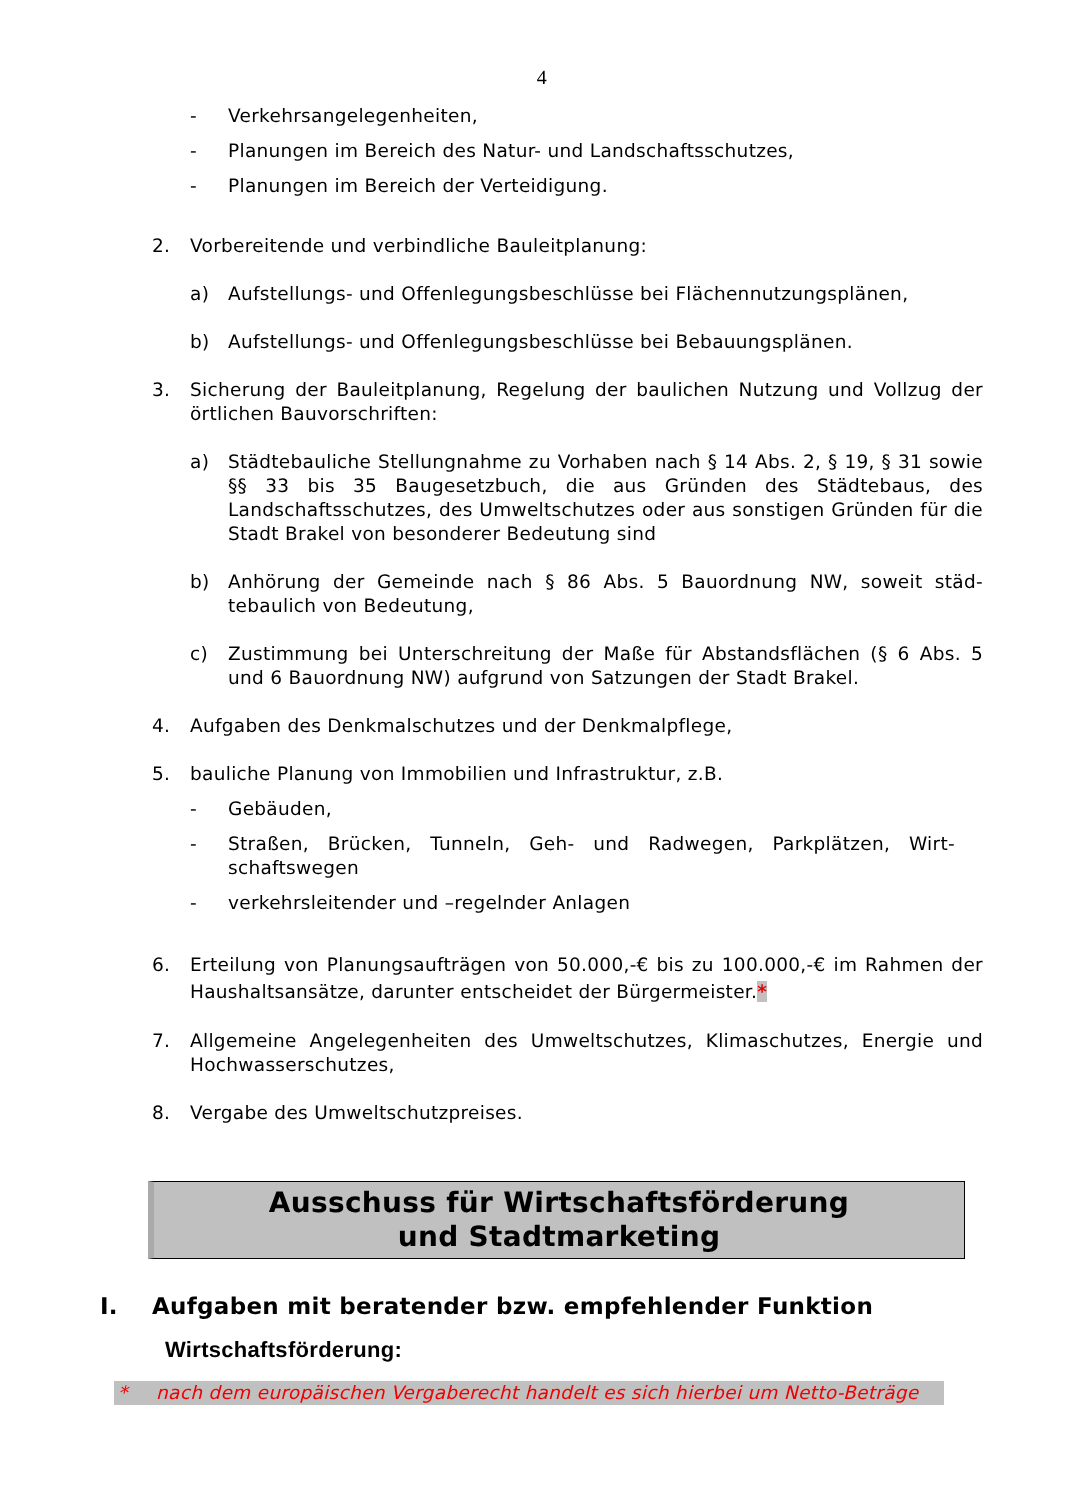4
- Verkehrsangelegenheiten,
- Planungen im Bereich des Natur- und Landschaftsschutzes,
- Planungen im Bereich der Verteidigung.
2. Vorbereitende und verbindliche Bauleitplanung:
a) Aufstellungs- und Offenlegungsbeschlüsse bei Flächennutzungsplänen,
b) Aufstellungs- und Offenlegungsbeschlüsse bei Bebauungsplänen.
3. Sicherung der Bauleitplanung, Regelung der baulichen Nutzung und Vollzug der örtlichen Bauvorschriften:
a) Städtebauliche Stellungnahme zu Vorhaben nach § 14 Abs. 2, § 19, § 31 sowie §§ 33 bis 35 Baugesetzbuch, die aus Gründen des Städtebaus, des Landschaftsschutzes, des Umweltschutzes oder aus sonstigen Gründen für die Stadt Brakel von besonderer Bedeutung sind
b) Anhörung der Gemeinde nach § 86 Abs. 5 Bauordnung NW, soweit städ-tebaulich von Bedeutung,
c) Zustimmung bei Unterschreitung der Maße für Abstandsflächen (§ 6 Abs. 5 und 6 Bauordnung NW) aufgrund von Satzungen der Stadt Brakel.
4. Aufgaben des Denkmalschutzes und der Denkmalpflege,
5. bauliche Planung von Immobilien und Infrastruktur, z.B.
- Gebäuden,
- Straßen, Brücken, Tunneln, Geh- und Radwegen, Parkplätzen, Wirt-schaftswegen
- verkehrsleitender und –regelnder Anlagen
6. Erteilung von Planungsaufträgen von 50.000,-€ bis zu 100.000,-€ im Rahmen der Haushaltsansätze, darunter entscheidet der Bürgermeister.*
7. Allgemeine Angelegenheiten des Umweltschutzes, Klimaschutzes, Energie und Hochwasserschutzes,
8. Vergabe des Umweltschutzpreises.
Ausschuss für Wirtschaftsförderung
und Stadtmarketing
I. Aufgaben mit beratender bzw. empfehlender Funktion
Wirtschaftsförderung:
* nach dem europäischen Vergaberecht handelt es sich hierbei um Netto-Beträge